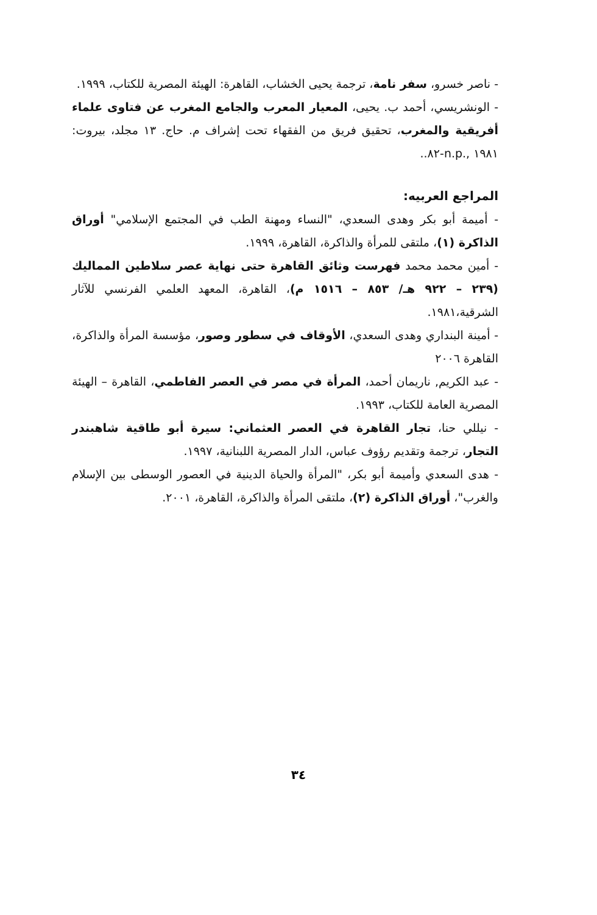- ناصر خسرو، سفر نامة، ترجمة يحيى الخشاب، القاهرة: الهيئة المصرية للكتاب، ١٩٩٩.
- الونشريسي، أحمد ب. يحيى، المعيار المعرب والجامع المغرب عن فتاوى علماء أفريقية والمغرب، تحقيق فريق من الفقهاء تحت إشراف م. حاج. ١٣ مجلد، بيروت: ١٩٨١ ,.n.p-٨٢..
المراجع العربيه:
- أميمة أبو بكر وهدى السعدي، "النساء ومهنة الطب في المجتمع الإسلامي" أوراق الذاكرة (١)، ملتقى للمرأة والذاكرة، القاهرة، ١٩٩٩.
- أمين محمد محمد فهرست وثائق القاهرة حتى نهاية عصر سلاطين المماليك (٢٣٩ – ٩٢٢ هـ/ ٨٥٣ – ١٥١٦ م)، القاهرة، المعهد العلمي الفرنسي للآثار الشرقية،١٩٨١.
- أمينة البنداري وهدى السعدي، الأوقاف في سطور وصور، مؤسسة المرأة والذاكرة، القاهرة ٢٠٠٦
- عبد الكريم, ناريمان أحمد، المرأة في مصر في العصر الفاطمي، القاهرة – الهيئة المصرية العامة للكتاب، ١٩٩٣.
- نيللي حنا، تجار القاهرة في العصر العثماني: سيرة أبو طاقية شاهبندر التجار، ترجمة وتقديم رؤوف عباس، الدار المصرية اللبنانية، ١٩٩٧.
- هدى السعدي وأميمة أبو بكر، "المرأة والحياة الدينية في العصور الوسطى بين الإسلام والغرب"، أوراق الذاكرة (٢)، ملتقى المرأة والذاكرة، القاهرة، ٢٠٠١.
٣٤